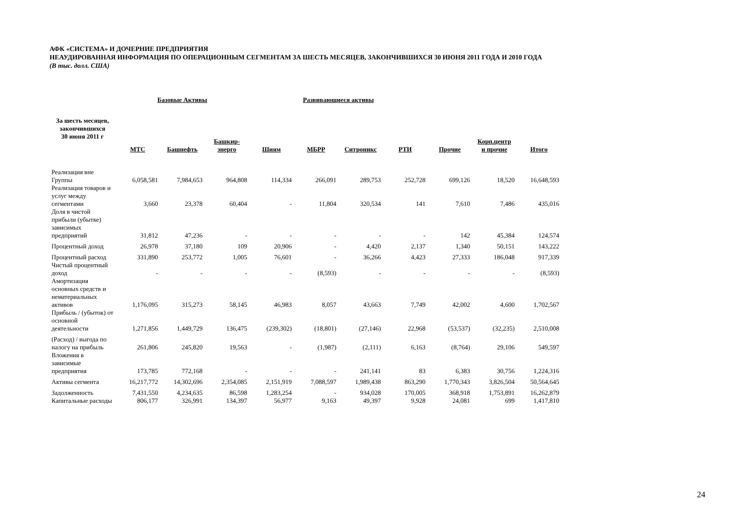АФК «СИСТЕМА» И ДОЧЕРНИЕ ПРЕДПРИЯТИЯ
НЕАУДИРОВАННАЯ ИНФОРМАЦИЯ ПО ОПЕРАЦИОННЫМ СЕГМЕНТАМ ЗА ШЕСТЬ МЕСЯЦЕВ, ЗАКОНЧИВШИХСЯ 30 ИЮНЯ 2011 ГОДА И 2010 ГОДА
(В тыс. долл. США)
| | Базовые Активы | | | Развивающиеся активы | | | | | | |
| За шесть месяцев, закончившихся 30 июня 2011 г | МТС | Башнефть | Башкир- энерго | Шиям | МБРР | Ситроникс | РТИ | Прочие | Корп.центр и прочие | Итого |
| Реализация вне Группы | 6,058,581 | 7,984,653 | 964,808 | 114,334 | 266,091 | 289,753 | 252,728 | 699,126 | 18,520 | 16,648,593 |
| Реализация товаров и услуг между сегментами | 3,660 | 23,378 | 60,404 | - | 11,804 | 320,534 | 141 | 7,610 | 7,486 | 435,016 |
| Доля в чистой прибыли (убытке) зависимых предприятий | 31,812 | 47,236 | - | - | - | - | - | 142 | 45,384 | 124,574 |
| Процентный доход | 26,978 | 37,180 | 109 | 20,906 | - | 4,420 | 2,137 | 1,340 | 50,151 | 143,222 |
| Процентный расход | 331,890 | 253,772 | 1,005 | 76,601 | - | 36,266 | 4,423 | 27,333 | 186,048 | 917,339 |
| Чистый процентный доход | - | - | - | - | (8,593) | - | - | - | - | (8,593) |
| Амортизация основных средств и нематериальных активов | 1,176,095 | 315,273 | 58,145 | 46,983 | 8,057 | 43,663 | 7,749 | 42,002 | 4,600 | 1,702,567 |
| Прибыль / (убыток) от основной деятельности | 1,271,856 | 1,449,729 | 136,475 | (239,302) | (18,801) | (27,146) | 22,968 | (53,537) | (32,235) | 2,510,008 |
| (Расход) / выгода по налогу на прибыль | 261,806 | 245,820 | 19,563 | - | (1,987) | (2,111) | 6,163 | (8,764) | 29,106 | 549,597 |
| Вложения в зависимые предприятия | 173,785 | 772,168 | - | - | - | 241,141 | 83 | 6,383 | 30,756 | 1,224,316 |
| Активы сегмента | 16,217,772 | 14,302,696 | 2,354,085 | 2,151,919 | 7,088,597 | 1,989,438 | 863,290 | 1,770,343 | 3,826,504 | 50,564,645 |
| Задолженность | 7,431,550 | 4,234,635 | 86,598 | 1,283,254 | - | 934,028 | 170,005 | 368,918 | 1,753,891 | 16,262,879 |
| Капитальные расходы | 806,177 | 326,991 | 134,397 | 56,977 | 9,163 | 49,397 | 9,928 | 24,081 | 699 | 1,417,810 |
24